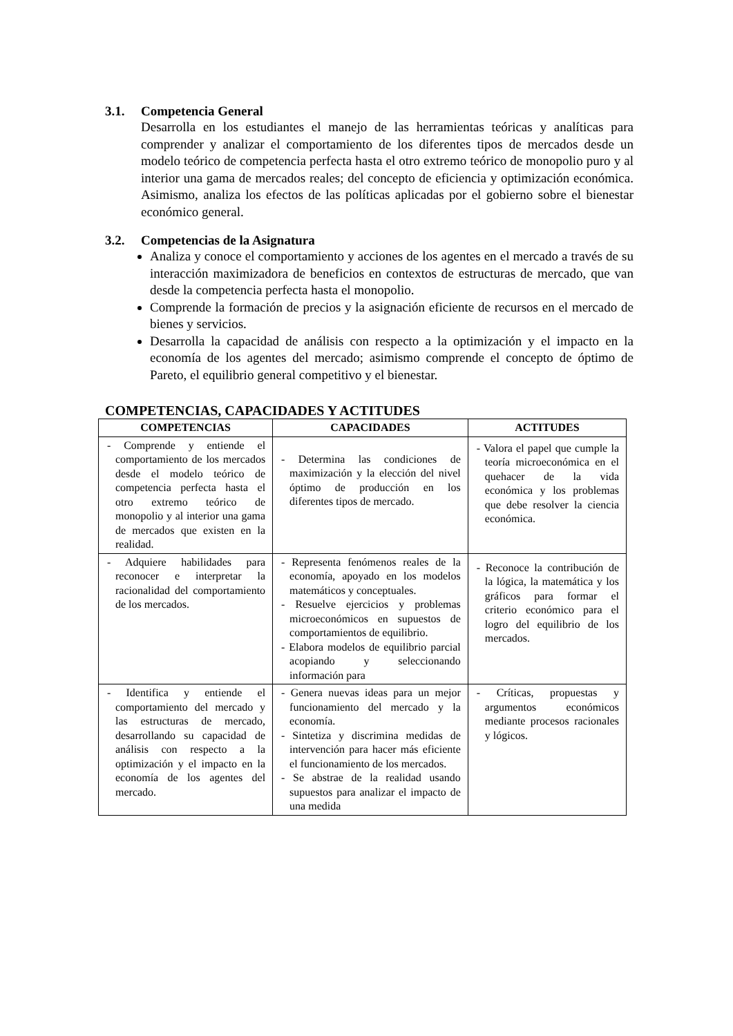3.1. Competencia General
Desarrolla en los estudiantes el manejo de las herramientas teóricas y analíticas para comprender y analizar el comportamiento de los diferentes tipos de mercados desde un modelo teórico de competencia perfecta hasta el otro extremo teórico de monopolio puro y al interior una gama de mercados reales; del concepto de eficiencia y optimización económica. Asimismo, analiza los efectos de las políticas aplicadas por el gobierno sobre el bienestar económico general.
3.2. Competencias de la Asignatura
Analiza y conoce el comportamiento y acciones de los agentes en el mercado a través de su interacción maximizadora de beneficios en contextos de estructuras de mercado, que van desde la competencia perfecta hasta el monopolio.
Comprende la formación de precios y la asignación eficiente de recursos en el mercado de bienes y servicios.
Desarrolla la capacidad de análisis con respecto a la optimización y el impacto en la economía de los agentes del mercado; asimismo comprende el concepto de óptimo de Pareto, el equilibrio general competitivo y el bienestar.
COMPETENCIAS, CAPACIDADES Y ACTITUDES
| COMPETENCIAS | CAPACIDADES | ACTITUDES |
| --- | --- | --- |
| - Comprende y entiende el comportamiento de los mercados desde el modelo teórico de competencia perfecta hasta el otro extremo teórico de monopolio y al interior una gama de mercados que existen en la realidad. | - Determina las condiciones de maximización y la elección del nivel óptimo de producción en los diferentes tipos de mercado. | - Valora el papel que cumple la teoría microeconómica en el quehacer de la vida económica y los problemas que debe resolver la ciencia económica. |
| - Adquiere habilidades para reconocer e interpretar la racionalidad del comportamiento de los mercados. | - Representa fenómenos reales de la economía, apoyado en los modelos matemáticos y conceptuales. - Resuelve ejercicios y problemas microeconómicos en supuestos de comportamientos de equilibrio. - Elabora modelos de equilibrio parcial acopiando y seleccionando información para | - Reconoce la contribución de la lógica, la matemática y los gráficos para formar el criterio económico para el logro del equilibrio de los mercados. |
| - Identifica y entiende el comportamiento del mercado y las estructuras de mercado, desarrollando su capacidad de análisis con respecto a la optimización y el impacto en la economía de los agentes del mercado. | - Genera nuevas ideas para un mejor funcionamiento del mercado y la economía. - Sintetiza y discrimina medidas de intervención para hacer más eficiente el funcionamiento de los mercados. - Se abstrae de la realidad usando supuestos para analizar el impacto de una medida | - Críticas, propuestas y argumentos económicos mediante procesos racionales y lógicos. |